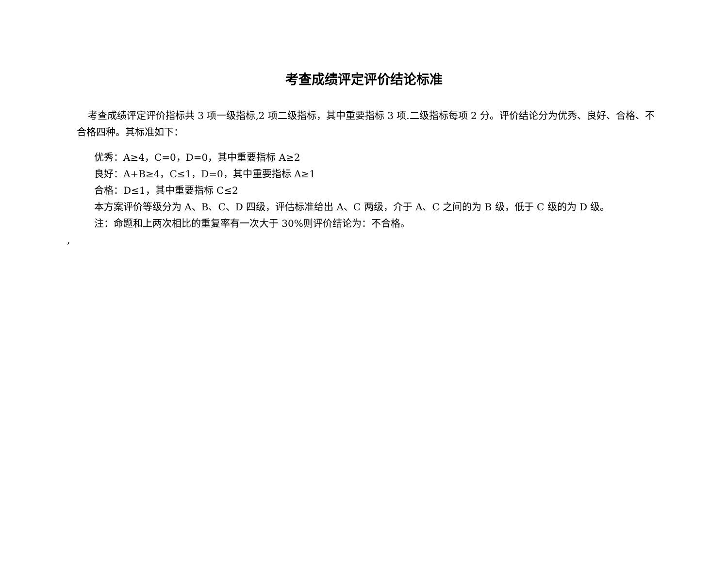考查成绩评定评价结论标准
考查成绩评定评价指标共 3 项一级指标,2 项二级指标，其中重要指标 3 项.二级指标每项 2 分。评价结论分为优秀、良好、合格、不合格四种。其标准如下：
优秀：A≥4，C=0，D=0，其中重要指标 A≥2
良好：A+B≥4，C≤1，D=0，其中重要指标 A≥1
合格：D≤1，其中重要指标 C≤2
本方案评价等级分为 A、B、C、D 四级，评估标准给出 A、C 两级，介于 A、C 之间的为 B 级，低于 C 级的为 D 级。
注：命题和上两次相比的重复率有一次大于 30%则评价结论为：不合格。
,